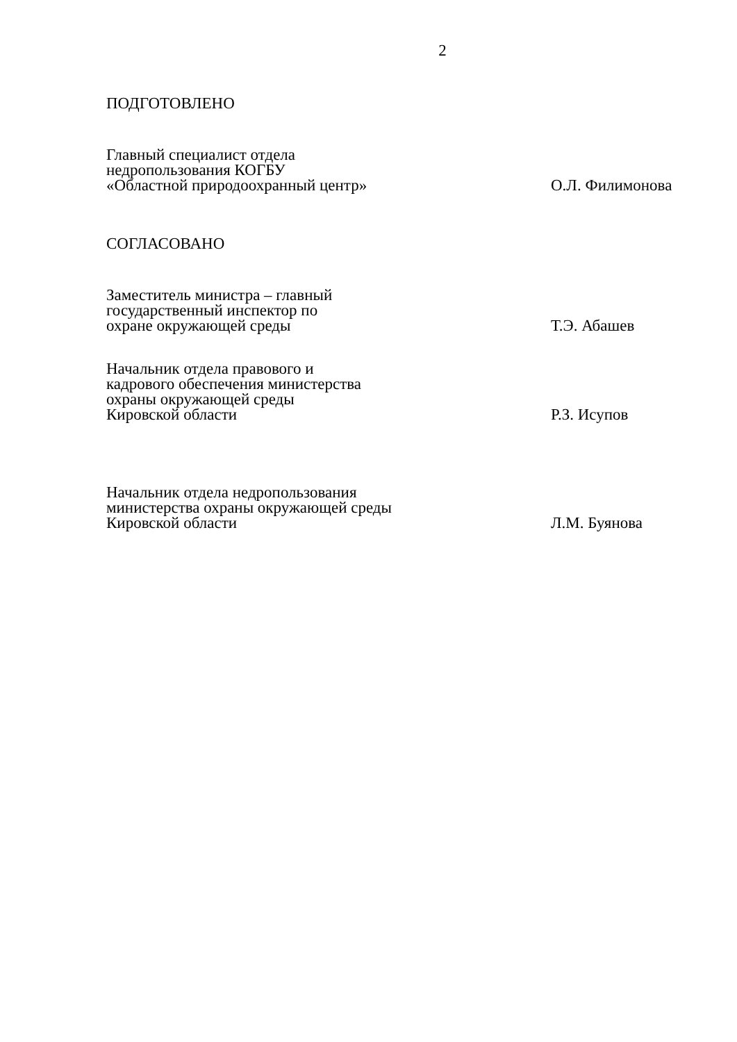2
ПОДГОТОВЛЕНО
Главный специалист отдела
недропользования КОГБУ
«Областной природоохранный центр»
О.Л. Филимонова
СОГЛАСОВАНО
Заместитель министра – главный
государственный инспектор по
охране окружающей среды
Т.Э. Абашев
Начальник отдела правового и
кадрового обеспечения министерства
охраны окружающей среды
Кировской области
Р.З. Исупов
Начальник отдела недропользования
министерства охраны окружающей среды
Кировской области
Л.М. Буянова